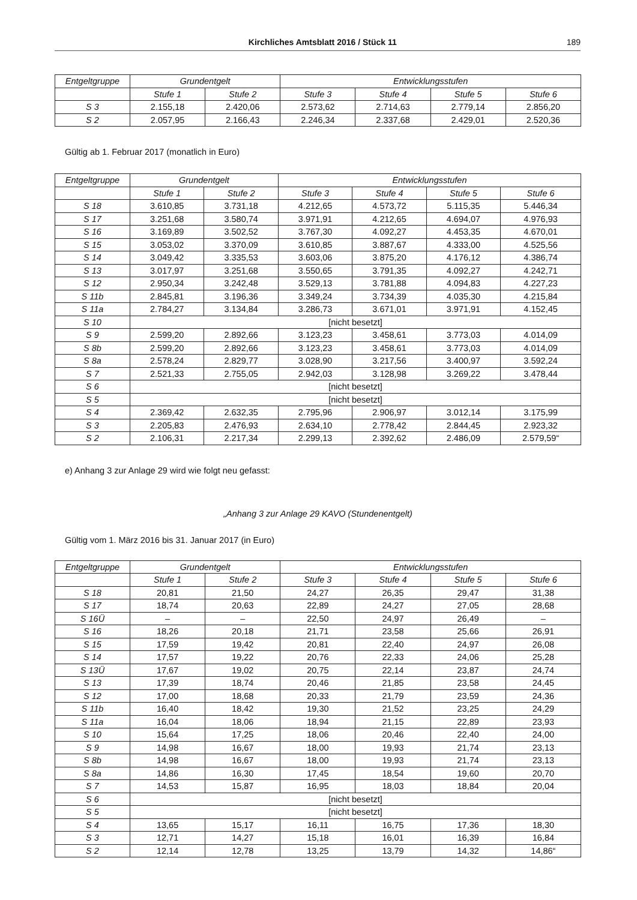Kirchliches Amtsblatt 2016 / Stück 11 189
| Entgeltgruppe | Grundentgelt | | Entwicklungsstufen | | | |
| --- | --- | --- | --- | --- | --- | --- |
| | Stufe 1 | Stufe 2 | Stufe 3 | Stufe 4 | Stufe 5 | Stufe 6 |
| S 3 | 2.155,18 | 2.420,06 | 2.573,62 | 2.714,63 | 2.779,14 | 2.856,20 |
| S 2 | 2.057,95 | 2.166,43 | 2.246,34 | 2.337,68 | 2.429,01 | 2.520,36 |
Gültig ab 1. Februar 2017 (monatlich in Euro)
| Entgeltgruppe | Grundentgelt | | Entwicklungsstufen | | | |
| --- | --- | --- | --- | --- | --- | --- |
| | Stufe 1 | Stufe 2 | Stufe 3 | Stufe 4 | Stufe 5 | Stufe 6 |
| S 18 | 3.610,85 | 3.731,18 | 4.212,65 | 4.573,72 | 5.115,35 | 5.446,34 |
| S 17 | 3.251,68 | 3.580,74 | 3.971,91 | 4.212,65 | 4.694,07 | 4.976,93 |
| S 16 | 3.169,89 | 3.502,52 | 3.767,30 | 4.092,27 | 4.453,35 | 4.670,01 |
| S 15 | 3.053,02 | 3.370,09 | 3.610,85 | 3.887,67 | 4.333,00 | 4.525,56 |
| S 14 | 3.049,42 | 3.335,53 | 3.603,06 | 3.875,20 | 4.176,12 | 4.386,74 |
| S 13 | 3.017,97 | 3.251,68 | 3.550,65 | 3.791,35 | 4.092,27 | 4.242,71 |
| S 12 | 2.950,34 | 3.242,48 | 3.529,13 | 3.781,88 | 4.094,83 | 4.227,23 |
| S 11b | 2.845,81 | 3.196,36 | 3.349,24 | 3.734,39 | 4.035,30 | 4.215,84 |
| S 11a | 2.784,27 | 3.134,84 | 3.286,73 | 3.671,01 | 3.971,91 | 4.152,45 |
| S 10 | [nicht besetzt] | | | | | |
| S 9 | 2.599,20 | 2.892,66 | 3.123,23 | 3.458,61 | 3.773,03 | 4.014,09 |
| S 8b | 2.599,20 | 2.892,66 | 3.123,23 | 3.458,61 | 3.773,03 | 4.014,09 |
| S 8a | 2.578,24 | 2.829,77 | 3.028,90 | 3.217,56 | 3.400,97 | 3.592,24 |
| S 7 | 2.521,33 | 2.755,05 | 2.942,03 | 3.128,98 | 3.269,22 | 3.478,44 |
| S 6 | [nicht besetzt] | | | | | |
| S 5 | [nicht besetzt] | | | | | |
| S 4 | 2.369,42 | 2.632,35 | 2.795,96 | 2.906,97 | 3.012,14 | 3.175,99 |
| S 3 | 2.205,83 | 2.476,93 | 2.634,10 | 2.778,42 | 2.844,45 | 2.923,32 |
| S 2 | 2.106,31 | 2.217,34 | 2.299,13 | 2.392,62 | 2.486,09 | 2.579,59“ |
e) Anhang 3 zur Anlage 29 wird wie folgt neu gefasst:
„Anhang 3 zur Anlage 29 KAVO (Stundenentgelt)
Gültig vom 1. März 2016 bis 31. Januar 2017 (in Euro)
| Entgeltgruppe | Grundentgelt | | Entwicklungsstufen | | | |
| --- | --- | --- | --- | --- | --- | --- |
| | Stufe 1 | Stufe 2 | Stufe 3 | Stufe 4 | Stufe 5 | Stufe 6 |
| S 18 | 20,81 | 21,50 | 24,27 | 26,35 | 29,47 | 31,38 |
| S 17 | 18,74 | 20,63 | 22,89 | 24,27 | 27,05 | 28,68 |
| S 16Ü | – | – | 22,50 | 24,97 | 26,49 | – |
| S 16 | 18,26 | 20,18 | 21,71 | 23,58 | 25,66 | 26,91 |
| S 15 | 17,59 | 19,42 | 20,81 | 22,40 | 24,97 | 26,08 |
| S 14 | 17,57 | 19,22 | 20,76 | 22,33 | 24,06 | 25,28 |
| S 13Ü | 17,67 | 19,02 | 20,75 | 22,14 | 23,87 | 24,74 |
| S 13 | 17,39 | 18,74 | 20,46 | 21,85 | 23,58 | 24,45 |
| S 12 | 17,00 | 18,68 | 20,33 | 21,79 | 23,59 | 24,36 |
| S 11b | 16,40 | 18,42 | 19,30 | 21,52 | 23,25 | 24,29 |
| S 11a | 16,04 | 18,06 | 18,94 | 21,15 | 22,89 | 23,93 |
| S 10 | 15,64 | 17,25 | 18,06 | 20,46 | 22,40 | 24,00 |
| S 9 | 14,98 | 16,67 | 18,00 | 19,93 | 21,74 | 23,13 |
| S 8b | 14,98 | 16,67 | 18,00 | 19,93 | 21,74 | 23,13 |
| S 8a | 14,86 | 16,30 | 17,45 | 18,54 | 19,60 | 20,70 |
| S 7 | 14,53 | 15,87 | 16,95 | 18,03 | 18,84 | 20,04 |
| S 6 | [nicht besetzt] | | | | | |
| S 5 | [nicht besetzt] | | | | | |
| S 4 | 13,65 | 15,17 | 16,11 | 16,75 | 17,36 | 18,30 |
| S 3 | 12,71 | 14,27 | 15,18 | 16,01 | 16,39 | 16,84 |
| S 2 | 12,14 | 12,78 | 13,25 | 13,79 | 14,32 | 14,86“ |